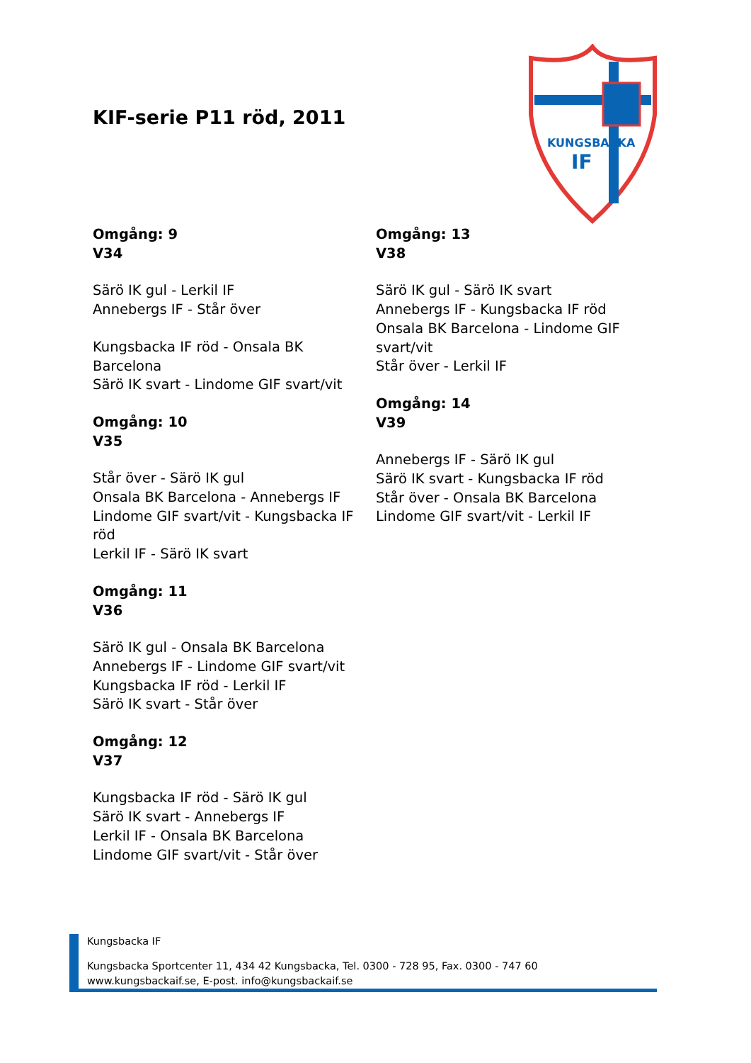KIF-serie P11 röd, 2011
KUNGSBACKA
IF
Omgång: 9
V34
Särö IK gul - Lerkil IF
Annebergs IF - Står över
Kungsbacka IF röd - Onsala BK Barcelona
Särö IK svart - Lindome GIF svart/vit
Omgång: 10
V35
Står över - Särö IK gul
Onsala BK Barcelona - Annebergs IF
Lindome GIF svart/vit - Kungsbacka IF röd
Lerkil IF - Särö IK svart
Omgång: 11
V36
Särö IK gul - Onsala BK Barcelona
Annebergs IF - Lindome GIF svart/vit
Kungsbacka IF röd - Lerkil IF
Särö IK svart - Står över
Omgång: 12
V37
Kungsbacka IF röd - Särö IK gul
Särö IK svart - Annebergs IF
Lerkil IF - Onsala BK Barcelona
Lindome GIF svart/vit - Står över
Omgång: 13
V38
Särö IK gul - Särö IK svart
Annebergs IF - Kungsbacka IF röd
Onsala BK Barcelona - Lindome GIF svart/vit
Står över - Lerkil IF
Omgång: 14
V39
Annebergs IF - Särö IK gul
Särö IK svart - Kungsbacka IF röd
Står över - Onsala BK Barcelona
Lindome GIF svart/vit - Lerkil IF
Kungsbacka IF
Kungsbacka Sportcenter 11, 434 42 Kungsbacka, Tel. 0300 - 728 95, Fax. 0300 - 747 60
www.kungsbackaif.se, E-post. info@kungsbackaif.se